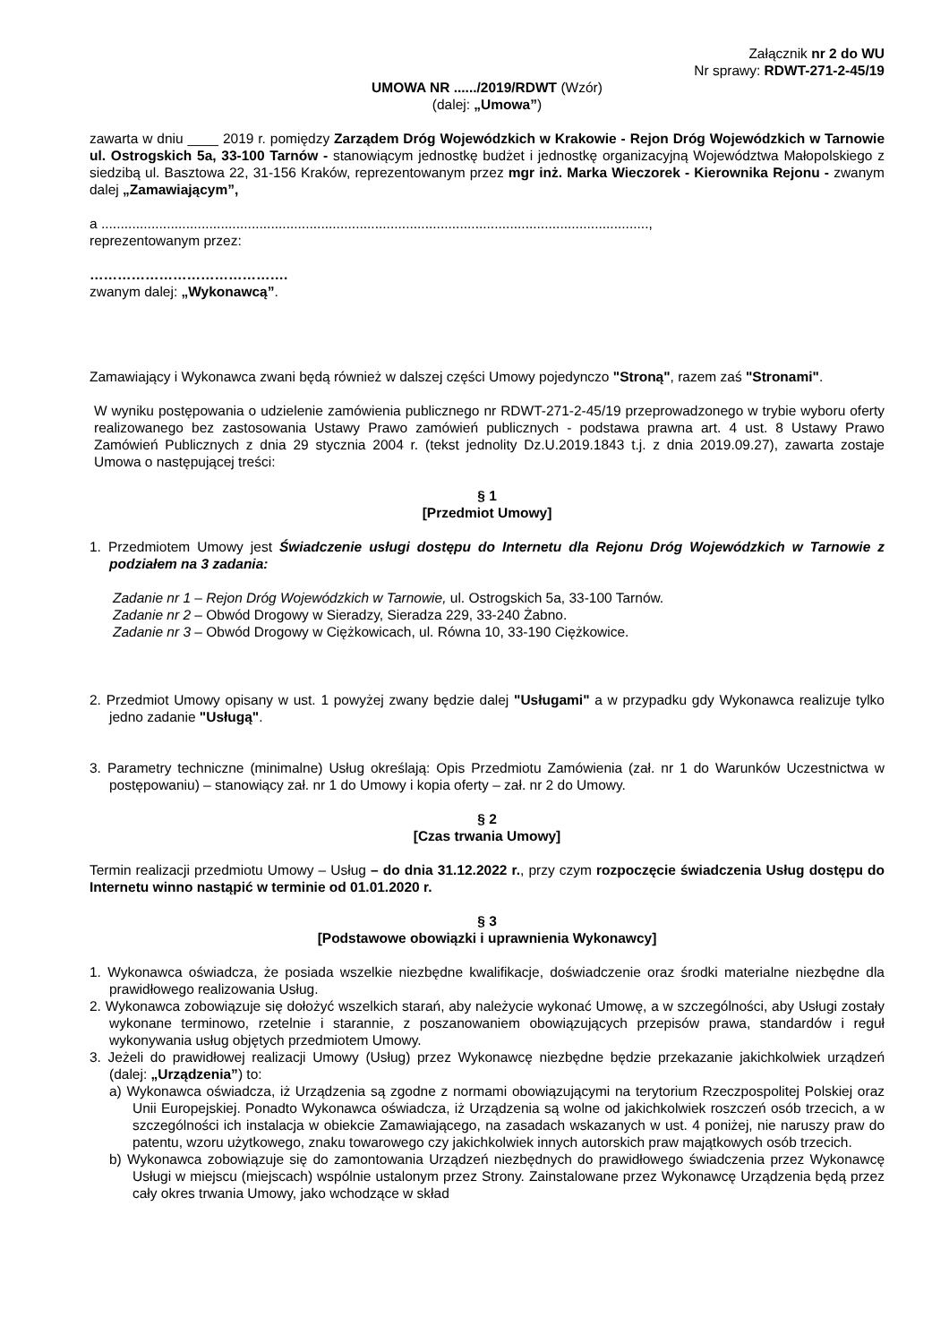Załącznik nr 2 do WU
Nr sprawy: RDWT-271-2-45/19
UMOWA NR ....../2019/RDWT (Wzór)
(dalej: „Umowa”)
zawarta w dniu ____ 2019 r. pomiędzy Zarządem Dróg Wojewódzkich w Krakowie - Rejon Dróg Wojewódzkich w Tarnowie ul. Ostrogskich 5a, 33-100 Tarnów - stanowiącym jednostkę budżet i jednostkę organizacyjną Województwa Małopolskiego z siedzibą ul. Basztowa 22, 31-156 Kraków, reprezentowanym przez mgr inż. Marka Wieczorek - Kierownika Rejonu - zwanym dalej „Zamawiającym”,
a ..............................................................................................................................................,
reprezentowanym przez:
…………………………………….
zwanym dalej: „Wykonawcą”.
Zamawiający i Wykonawca zwani będą również w dalszej części Umowy pojedynczo "Stroną", razem zaś "Stronami".
W wyniku postępowania o udzielenie zamówienia publicznego nr RDWT-271-2-45/19 przeprowadzonego w trybie wyboru oferty realizowanego bez zastosowania Ustawy Prawo zamówień publicznych - podstawa prawna art. 4 ust. 8 Ustawy Prawo Zamówień Publicznych z dnia 29 stycznia 2004 r. (tekst jednolity Dz.U.2019.1843 t.j. z dnia 2019.09.27), zawarta zostaje Umowa o następującej treści:
§ 1
[Przedmiot Umowy]
1. Przedmiotem Umowy jest Świadczenie usługi dostępu do Internetu dla Rejonu Dróg Wojewódzkich w Tarnowie z podziałem na 3 zadania:
Zadanie nr 1 – Rejon Dróg Wojewódzkich w Tarnowie, ul. Ostrogskich 5a, 33-100 Tarnów.
Zadanie nr 2 – Obwód Drogowy w Sieradzy, Sieradza 229, 33-240 Żabno.
Zadanie nr 3 – Obwód Drogowy w Ciężkowicach, ul. Równa 10, 33-190 Ciężkowice.
2. Przedmiot Umowy opisany w ust. 1 powyżej zwany będzie dalej "Usługami" a w przypadku gdy Wykonawca realizuje tylko jedno zadanie "Usługą".
3. Parametry techniczne (minimalne) Usług określają: Opis Przedmiotu Zamówienia (zał. nr 1 do Warunków Uczestnictwa w postępowaniu) – stanowiący zał. nr 1 do Umowy i kopia oferty – zał. nr 2 do Umowy.
§ 2
[Czas trwania Umowy]
Termin realizacji przedmiotu Umowy – Usług – do dnia 31.12.2022 r., przy czym rozpoczęcie świadczenia Usług dostępu do Internetu winno nastąpić w terminie od 01.01.2020 r.
§ 3
[Podstawowe obowiązki i uprawnienia Wykonawcy]
1. Wykonawca oświadcza, że posiada wszelkie niezbędne kwalifikacje, doświadczenie oraz środki materialne niezbędne dla prawidłowego realizowania Usług.
2. Wykonawca zobowiązuje się dołożyć wszelkich starań, aby należycie wykonać Umowę, a w szczególności, aby Usługi zostały wykonane terminowo, rzetelnie i starannie, z poszanowaniem obowiązujących przepisów prawa, standardów i reguł wykonywania usług objętych przedmiotem Umowy.
3. Jeżeli do prawidłowej realizacji Umowy (Usług) przez Wykonawcę niezbędne będzie przekazanie jakichkolwiek urządzeń (dalej: „Urządzenia”) to:
a) Wykonawca oświadcza, iż Urządzenia są zgodne z normami obowiązującymi na terytorium Rzeczpospolitej Polskiej oraz Unii Europejskiej. Ponadto Wykonawca oświadcza, iż Urządzenia są wolne od jakichkolwiek roszczeń osób trzecich, a w szczególności ich instalacja w obiekcie Zamawiającego, na zasadach wskazanych w ust. 4 poniżej, nie naruszy praw do patentu, wzoru użytkowego, znaku towarowego czy jakichkolwiek innych autorskich praw majątkowych osób trzecich.
b) Wykonawca zobowiązuje się do zamontowania Urządzeń niezbędnych do prawidłowego świadczenia przez Wykonawcę Usługi w miejscu (miejscach) wspólnie ustalonym przez Strony. Zainstalowane przez Wykonawcę Urządzenia będą przez cały okres trwania Umowy, jako wchodzące w skład